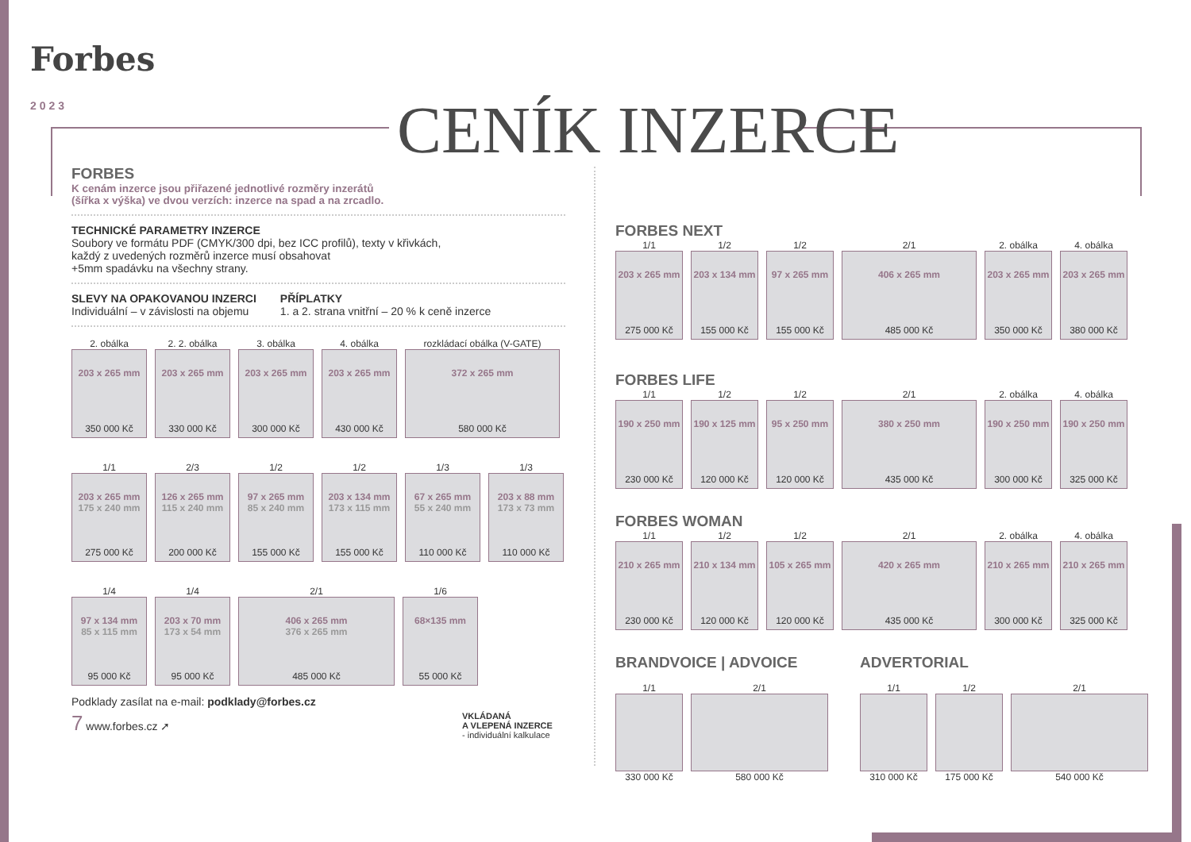Forbes
2023
CENÍK INZERCE
FORBES
K cenám inzerce jsou přiřazené jednotlivé rozměry inzerátů
(šířka x výška) ve dvou verzích: inzerce na spad a na zrcadlo.
TECHNICKÉ PARAMETRY INZERCE
Soubory ve formátu PDF (CMYK/300 dpi, bez ICC profilů), texty v křivkách,
každý z uvedených rozměrů inzerce musí obsahovat
+5mm spadávku na všechny strany.
SLEVY NA OPAKOVANOU INZERCI
Individuální – v závislosti na objemu
PŘÍPLATKY
1. a 2. strana vnitřní – 20 % k ceně inzerce
2. obálka
203 x 265 mm
350 000 Kč
2. 2. obálka
203 x 265 mm
330 000 Kč
3. obálka
203 x 265 mm
300 000 Kč
4. obálka
203 x 265 mm
430 000 Kč
rozkládací obálka (V-GATE)
372 x 265 mm
580 000 Kč
1/1
203 x 265 mm
175 x 240 mm
275 000 Kč
2/3
126 x 265 mm
115 x 240 mm
200 000 Kč
1/2
97 x 265 mm
85 x 240 mm
155 000 Kč
1/2
203 x 134 mm
173 x 115 mm
155 000 Kč
1/3
67 x 265 mm
55 x 240 mm
110 000 Kč
1/3
203 x 88 mm
173 x 73 mm
110 000 Kč
1/4
97 x 134 mm
85 x 115 mm
95 000 Kč
1/4
203 x 70 mm
173 x 54 mm
95 000 Kč
2/1
406 x 265 mm
376 x 265 mm
485 000 Kč
1/6
68×135 mm
55 000 Kč
Podklady zasílat na e-mail: podklady@forbes.cz
7 www.forbes.cz ➚ VKLÁDANÁ
A VLEPENÁ INZERCE
- individuální kalkulace
FORBES NEXT
1/1
203 x 265 mm
275 000 Kč
1/2
203 x 134 mm
155 000 Kč
1/2
97 x 265 mm
155 000 Kč
2/1
406 x 265 mm
485 000 Kč
2. obálka
203 x 265 mm
350 000 Kč
4. obálka
203 x 265 mm
380 000 Kč
FORBES LIFE
1/1
190 x 250 mm
230 000 Kč
1/2
190 x 125 mm
120 000 Kč
1/2
95 x 250 mm
120 000 Kč
2/1
380 x 250 mm
435 000 Kč
2. obálka
190 x 250 mm
300 000 Kč
4. obálka
190 x 250 mm
325 000 Kč
FORBES WOMAN
1/1
210 x 265 mm
230 000 Kč
1/2
210 x 134 mm
120 000 Kč
1/2
105 x 265 mm
120 000 Kč
2/1
420 x 265 mm
435 000 Kč
2. obálka
210 x 265 mm
300 000 Kč
4. obálka
210 x 265 mm
325 000 Kč
BRANDVOICE | ADVOICE
1/1
330 000 Kč
2/1
580 000 Kč
ADVERTORIAL
1/1
310 000 Kč
1/2
175 000 Kč
2/1
540 000 Kč